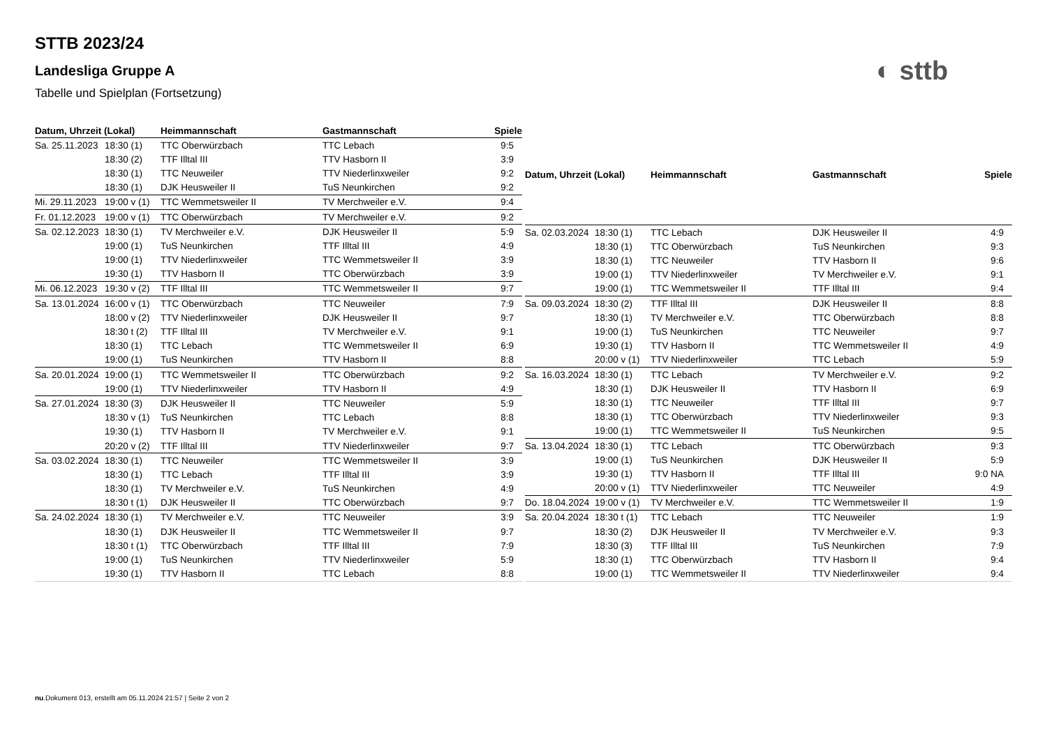STTB 2023/24
Landesliga Gruppe A
Tabelle und Spielplan (Fortsetzung)
◐ sttb
| Datum, Uhrzeit (Lokal) | | Heimmannschaft | Gastmannschaft | Spiele |
| --- | --- | --- | --- | --- |
| Sa. 25.11.2023 | 18:30 (1) | TTC Oberwürzbach | TTC Lebach | 9:5 |
| | 18:30 (2) | TTF Illtal III | TTV Hasborn II | 3:9 |
| | 18:30 (1) | TTC Neuweiler | TTV Niederlinxweiler | 9:2 |
| | 18:30 (1) | DJK Heusweiler II | TuS Neunkirchen | 9:2 |
| Mi. 29.11.2023 | 19:00 v (1) | TTC Wemmetsweiler II | TV Merchweiler e.V. | 9:4 |
| Fr. 01.12.2023 | 19:00 v (1) | TTC Oberwürzbach | TV Merchweiler e.V. | 9:2 |
| Sa. 02.12.2023 | 18:30 (1) | TV Merchweiler e.V. | DJK Heusweiler II | 5:9 |
| | 19:00 (1) | TuS Neunkirchen | TTF Illtal III | 4:9 |
| | 19:00 (1) | TTV Niederlinxweiler | TTC Wemmetsweiler II | 3:9 |
| | 19:30 (1) | TTV Hasborn II | TTC Oberwürzbach | 3:9 |
| Mi. 06.12.2023 | 19:30 v (2) | TTF Illtal III | TTC Wemmetsweiler II | 9:7 |
| Sa. 13.01.2024 | 16:00 v (1) | TTC Oberwürzbach | TTC Neuweiler | 7:9 |
| | 18:00 v (2) | TTV Niederlinxweiler | DJK Heusweiler II | 9:7 |
| | 18:30 t (2) | TTF Illtal III | TV Merchweiler e.V. | 9:1 |
| | 18:30 (1) | TTC Lebach | TTC Wemmetsweiler II | 6:9 |
| | 19:00 (1) | TuS Neunkirchen | TTV Hasborn II | 8:8 |
| Sa. 20.01.2024 | 19:00 (1) | TTC Wemmetsweiler II | TTC Oberwürzbach | 9:2 |
| | 19:00 (1) | TTV Niederlinxweiler | TTV Hasborn II | 4:9 |
| Sa. 27.01.2024 | 18:30 (3) | DJK Heusweiler II | TTC Neuweiler | 5:9 |
| | 18:30 v (1) | TuS Neunkirchen | TTC Lebach | 8:8 |
| | 19:30 (1) | TTV Hasborn II | TV Merchweiler e.V. | 9:1 |
| | 20:20 v (2) | TTF Illtal III | TTV Niederlinxweiler | 9:7 |
| Sa. 03.02.2024 | 18:30 (1) | TTC Neuweiler | TTC Wemmetsweiler II | 3:9 |
| | 18:30 (1) | TTC Lebach | TTF Illtal III | 3:9 |
| | 18:30 (1) | TV Merchweiler e.V. | TuS Neunkirchen | 4:9 |
| | 18:30 t (1) | DJK Heusweiler II | TTC Oberwürzbach | 9:7 |
| Sa. 24.02.2024 | 18:30 (1) | TV Merchweiler e.V. | TTC Neuweiler | 3:9 |
| | 18:30 (1) | DJK Heusweiler II | TTC Wemmetsweiler II | 9:7 |
| | 18:30 t (1) | TTC Oberwürzbach | TTF Illtal III | 7:9 |
| | 19:00 (1) | TuS Neunkirchen | TTV Niederlinxweiler | 5:9 |
| | 19:30 (1) | TTV Hasborn II | TTC Lebach | 8:8 |
| Datum, Uhrzeit (Lokal) | | Heimmannschaft | Gastmannschaft | Spiele |
| --- | --- | --- | --- | --- |
| Sa. 02.03.2024 | 18:30 (1) | TTC Lebach | DJK Heusweiler II | 4:9 |
| | 18:30 (1) | TTC Oberwürzbach | TuS Neunkirchen | 9:3 |
| | 18:30 (1) | TTC Neuweiler | TTV Hasborn II | 9:6 |
| | 19:00 (1) | TTV Niederlinxweiler | TV Merchweiler e.V. | 9:1 |
| | 19:00 (1) | TTC Wemmetsweiler II | TTF Illtal III | 9:4 |
| Sa. 09.03.2024 | 18:30 (2) | TTF Illtal III | DJK Heusweiler II | 8:8 |
| | 18:30 (1) | TV Merchweiler e.V. | TTC Oberwürzbach | 8:8 |
| | 19:00 (1) | TuS Neunkirchen | TTC Neuweiler | 9:7 |
| | 19:30 (1) | TTV Hasborn II | TTC Wemmetsweiler II | 4:9 |
| | 20:00 v (1) | TTV Niederlinxweiler | TTC Lebach | 5:9 |
| Sa. 16.03.2024 | 18:30 (1) | TTC Lebach | TV Merchweiler e.V. | 9:2 |
| | 18:30 (1) | DJK Heusweiler II | TTV Hasborn II | 6:9 |
| | 18:30 (1) | TTC Neuweiler | TTF Illtal III | 9:7 |
| | 18:30 (1) | TTC Oberwürzbach | TTV Niederlinxweiler | 9:3 |
| | 19:00 (1) | TTC Wemmetsweiler II | TuS Neunkirchen | 9:5 |
| Sa. 13.04.2024 | 18:30 (1) | TTC Lebach | TTC Oberwürzbach | 9:3 |
| | 19:00 (1) | TuS Neunkirchen | DJK Heusweiler II | 5:9 |
| | 19:30 (1) | TTV Hasborn II | TTF Illtal III | 9:0 NA |
| | 20:00 v (1) | TTV Niederlinxweiler | TTC Neuweiler | 4:9 |
| Do. 18.04.2024 | 19:00 v (1) | TV Merchweiler e.V. | TTC Wemmetsweiler II | 1:9 |
| Sa. 20.04.2024 | 18:30 t (1) | TTC Lebach | TTC Neuweiler | 1:9 |
| | 18:30 (2) | DJK Heusweiler II | TV Merchweiler e.V. | 9:3 |
| | 18:30 (3) | TTF Illtal III | TuS Neunkirchen | 7:9 |
| | 18:30 (1) | TTC Oberwürzbach | TTV Hasborn II | 9:4 |
| | 19:00 (1) | TTC Wemmetsweiler II | TTV Niederlinxweiler | 9:4 |
nu.Dokument 013, erstellt am 05.11.2024 21:57 | Seite 2 von 2